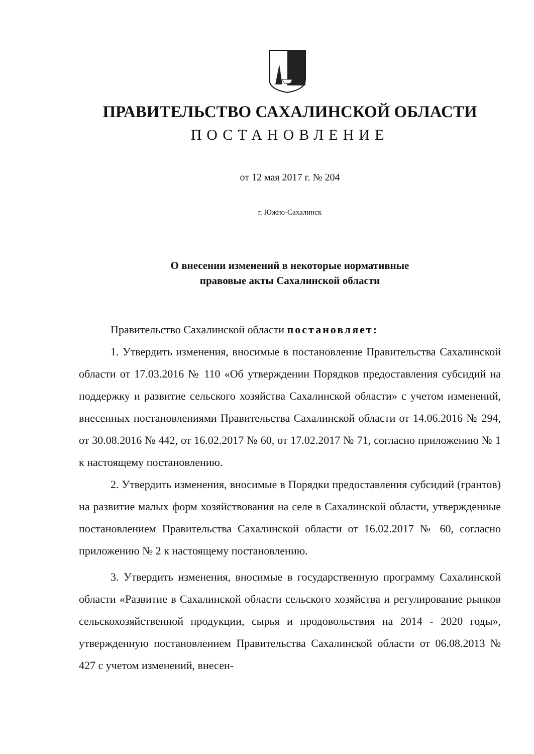ПРАВИТЕЛЬСТВО САХАЛИНСКОЙ ОБЛАСТИ
ПОСТАНОВЛЕНИЕ
от 12 мая 2017 г. № 204
г. Южно-Сахалинск
О внесении изменений в некоторые нормативные
правовые акты Сахалинской области
Правительство Сахалинской области постановляет:
1. Утвердить изменения, вносимые в постановление Правительства Сахалинской области от 17.03.2016 № 110 «Об утверждении Порядков предоставления субсидий на поддержку и развитие сельского хозяйства Сахалинской области» с учетом изменений, внесенных постановлениями Правительства Сахалинской области от 14.06.2016 № 294, от 30.08.2016 № 442, от 16.02.2017 № 60, от 17.02.2017 № 71, согласно приложению № 1 к настоящему постановлению.
2. Утвердить изменения, вносимые в Порядки предоставления субсидий (грантов) на развитие малых форм хозяйствования на селе в Сахалинской области, утвержденные постановлением Правительства Сахалинской области от 16.02.2017 № 60, согласно приложению № 2 к настоящему постановлению.
3. Утвердить изменения, вносимые в государственную программу Сахалинской области «Развитие в Сахалинской области сельского хозяйства и регулирование рынков сельскохозяйственной продукции, сырья и продовольствия на 2014 - 2020 годы», утвержденную постановлением Правительства Сахалинской области от 06.08.2013 № 427 с учетом изменений, внесен-